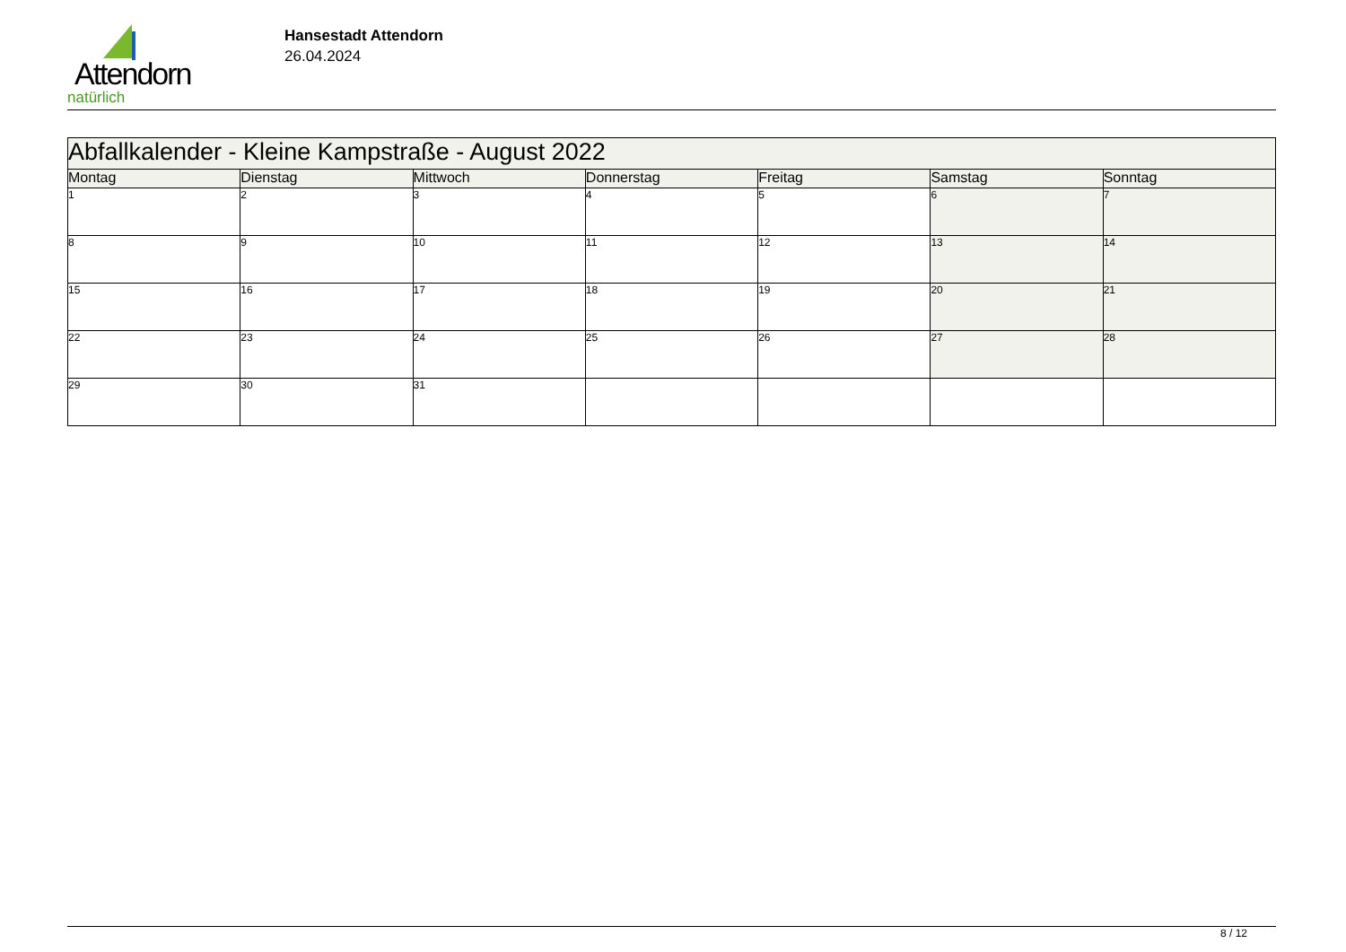Attendorn
natürlich
Hansestadt Attendorn
26.04.2024
| Abfallkalender - Kleine Kampstraße - August 2022 | | | | | | |
| --- | --- | --- | --- | --- | --- | --- |
| Montag | Dienstag | Mittwoch | Donnerstag | Freitag | Samstag | Sonntag |
| 1 | 2 | 3 | 4 | 5 | 6 | 7 |
| 8 | 9 | 10 | 11 | 12 | 13 | 14 |
| 15 | 16 | 17 | 18 | 19 | 20 | 21 |
| 22 | 23 | 24 | 25 | 26 | 27 | 28 |
| 29 | 30 | 31 | | | | |
8 / 12